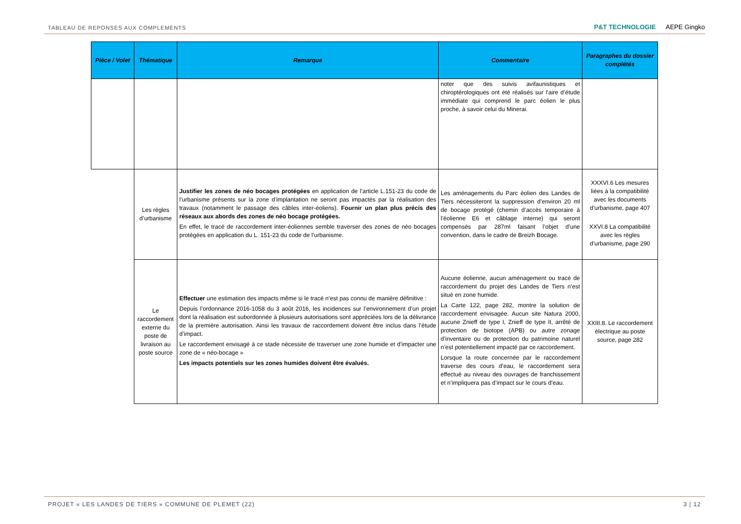TABLEAU DE REPONSES AUX COMPLEMENTS
P&T TECHNOLOGIE AEPE Gingko
| Pièce / Volet | Thématique | Remarque | Commentaire | Paragraphes du dossier complétés |
| --- | --- | --- | --- | --- |
| | | | noter que des suivis avifaunistiques et chiroptérologiques ont été réalisés sur l’aire d’étude immédiate qui comprend le parc éolien le plus proche, à savoir celui du Minerai. | |
| | Les règles d’urbanisme | Justifier les zones de néo bocages protégées en application de l’article L.151-23 du code de l’urbanisme présents sur la zone d’implantation ne seront pas impactés par la réalisation des travaux (notamment le passage des câbles inter-éoliens). Fournir un plan plus précis des réseaux aux abords des zones de néo bocage protégées. En effet, le tracé de raccordement inter-éoliennes semble traverser des zones de néo bocages protégées en application du L. 151-23 du code de l’urbanisme. | Les aménagements du Parc éolien des Landes de Tiers nécessiteront la suppression d’environ 20 ml de bocage protégé (chemin d’accès temporaire à l’éolienne E6 et câblage interne) qui seront compensés par 287ml faisant l’objet d’une convention, dans le cadre de Breizh Bocage. | XXXVI.6 Les mesures liées à la compatibilité avec les documents d’urbanisme, page 407 XXVI.8 La compatibilité avec les règles d’urbanisme, page 290 |
| | Le raccordement externe du poste de livraison au poste source | Effectuer une estimation des impacts même si le tracé n’est pas connu de manière définitive : Depuis l’ordonnance 2016-1058 du 3 août 2016, les incidences sur l’environnement d’un projet dont la réalisation est subordonnée à plusieurs autorisations sont appréciées lors de la délivrance de la première autorisation. Ainsi les travaux de raccordement doivent être inclus dans l’étude d’impact. Le raccordement envisagé à ce stade nécessite de traverser une zone humide et d’impacter une zone de « néo-bocage » Les impacts potentiels sur les zones humides doivent être évalués. | Aucune éolienne, aucun aménagement ou tracé de raccordement du projet des Landes de Tiers n’est situé en zone humide. La Carte 122, page 282, montre la solution de raccordement envisagée. Aucun site Natura 2000, aucune Znieff de type I, Znieff de type II, arrêté de protection de biotope (APB) ou autre zonage d’inventaire ou de protection du patrimoine naturel n’est potentiellement impacté par ce raccordement. Lorsque la route concernée par le raccordement traverse des cours d’eau, le raccordement sera effectué au niveau des ouvrages de franchissement et n’impliquera pas d’impact sur le cours d’eau. | XXIII.8. Le raccordement électrique au poste source, page 282 |
PROJET « LES LANDES DE TIERS » COMMUNE DE PLEMET (22) 3 | 12